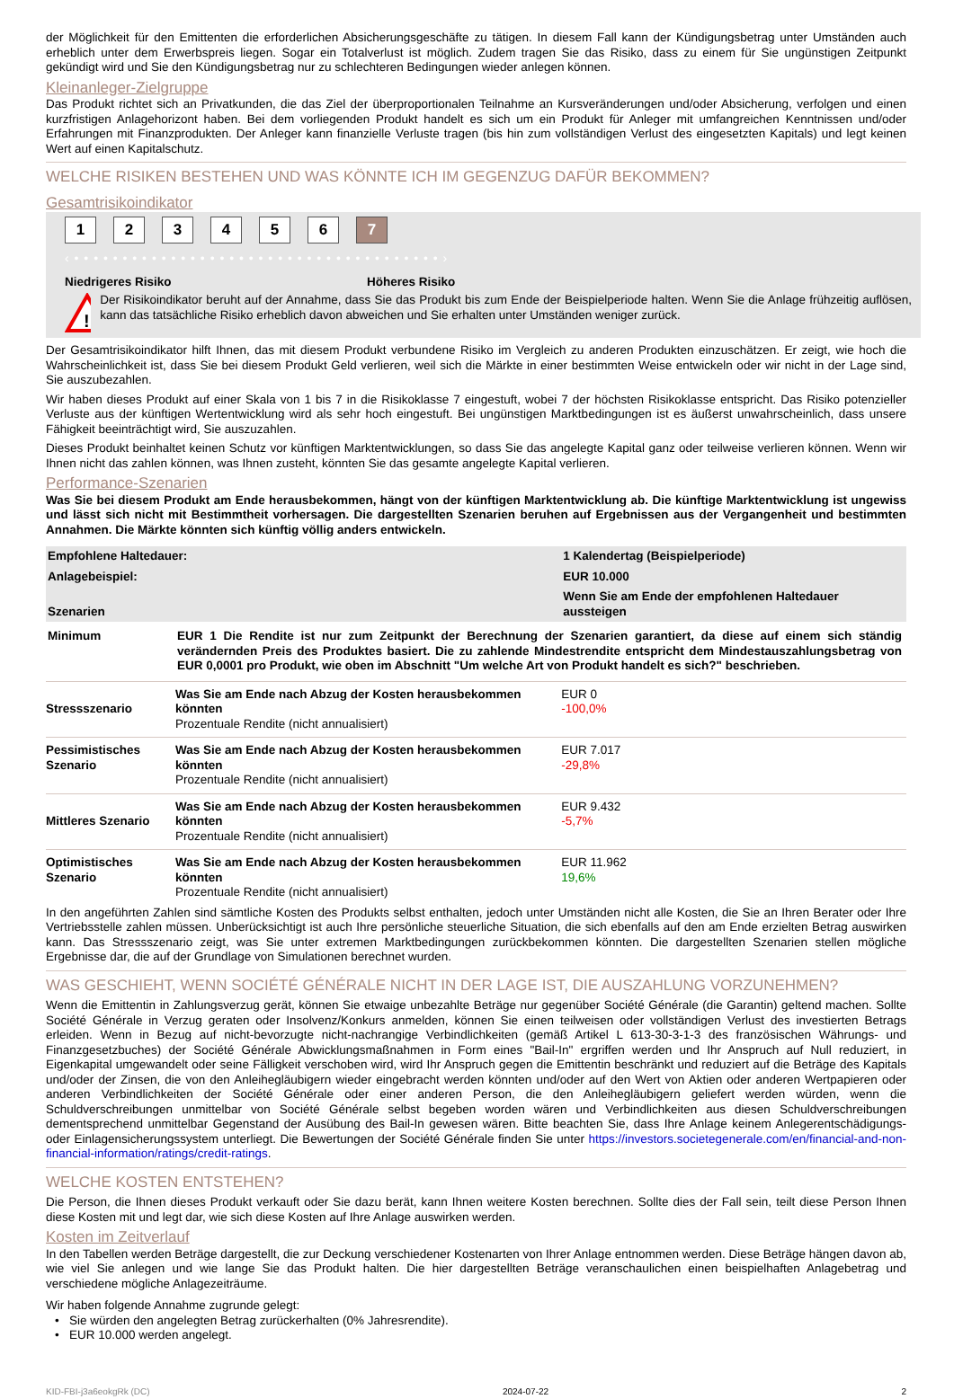der Möglichkeit für den Emittenten die erforderlichen Absicherungsgeschäfte zu tätigen. In diesem Fall kann der Kündigungsbetrag unter Umständen auch erheblich unter dem Erwerbspreis liegen. Sogar ein Totalverlust ist möglich. Zudem tragen Sie das Risiko, dass zu einem für Sie ungünstigen Zeitpunkt gekündigt wird und Sie den Kündigungsbetrag nur zu schlechteren Bedingungen wieder anlegen können.
Kleinanleger-Zielgruppe
Das Produkt richtet sich an Privatkunden, die das Ziel der überproportionalen Teilnahme an Kursveränderungen und/oder Absicherung, verfolgen und einen kurzfristigen Anlagehorizont haben. Bei dem vorliegenden Produkt handelt es sich um ein Produkt für Anleger mit umfangreichen Kenntnissen und/oder Erfahrungen mit Finanzprodukten. Der Anleger kann finanzielle Verluste tragen (bis hin zum vollständigen Verlust des eingesetzten Kapitals) und legt keinen Wert auf einen Kapitalschutz.
WELCHE RISIKEN BESTEHEN UND WAS KÖNNTE ICH IM GEGENZUG DAFÜR BEKOMMEN?
Gesamtrisikoindikator
1 2 3 4 5 6 7
‹ • • • • • • • • • • • • • • • • • • • • • • • • • • • • • • • • • • • • • • ›
Niedrigeres Risiko Höheres Risiko
!
Der Risikoindikator beruht auf der Annahme, dass Sie das Produkt bis zum Ende der Beispielperiode halten. Wenn Sie die Anlage frühzeitig auflösen, kann das tatsächliche Risiko erheblich davon abweichen und Sie erhalten unter Umständen weniger zurück.
Der Gesamtrisikoindikator hilft Ihnen, das mit diesem Produkt verbundene Risiko im Vergleich zu anderen Produkten einzuschätzen. Er zeigt, wie hoch die Wahrscheinlichkeit ist, dass Sie bei diesem Produkt Geld verlieren, weil sich die Märkte in einer bestimmten Weise entwickeln oder wir nicht in der Lage sind, Sie auszubezahlen.
Wir haben dieses Produkt auf einer Skala von 1 bis 7 in die Risikoklasse 7 eingestuft, wobei 7 der höchsten Risikoklasse entspricht. Das Risiko potenzieller Verluste aus der künftigen Wertentwicklung wird als sehr hoch eingestuft. Bei ungünstigen Marktbedingungen ist es äußerst unwahrscheinlich, dass unsere Fähigkeit beeinträchtigt wird, Sie auszuzahlen.
Dieses Produkt beinhaltet keinen Schutz vor künftigen Marktentwicklungen, so dass Sie das angelegte Kapital ganz oder teilweise verlieren können. Wenn wir Ihnen nicht das zahlen können, was Ihnen zusteht, könnten Sie das gesamte angelegte Kapital verlieren.
Performance-Szenarien
Was Sie bei diesem Produkt am Ende herausbekommen, hängt von der künftigen Marktentwicklung ab. Die künftige Marktentwicklung ist ungewiss und lässt sich nicht mit Bestimmtheit vorhersagen. Die dargestellten Szenarien beruhen auf Ergebnissen aus der Vergangenheit und bestimmten Annahmen. Die Märkte könnten sich künftig völlig anders entwickeln.
| Empfohlene Haltedauer: | | 1 Kalendertag (Beispielperiode) |
| --- | --- | --- |
| Anlagebeispiel: | | EUR 10.000 |
| Szenarien | | Wenn Sie am Ende der empfohlenen Haltedauer aussteigen |
| Minimum | EUR 1 Die Rendite ist nur zum Zeitpunkt der Berechnung der Szenarien garantiert, da diese auf einem sich ständig verändernden Preis des Produktes basiert. Die zu zahlende Mindestrendite entspricht dem Mindestauszahlungsbetrag von EUR 0,0001 pro Produkt, wie oben im Abschnitt "Um welche Art von Produkt handelt es sich?" beschrieben. | |
| Stressszenario | Was Sie am Ende nach Abzug der Kosten herausbekommen könnten Prozentuale Rendite (nicht annualisiert) | EUR 0 -100,0% |
| Pessimistisches Szenario | Was Sie am Ende nach Abzug der Kosten herausbekommen könnten Prozentuale Rendite (nicht annualisiert) | EUR 7.017 -29,8% |
| Mittleres Szenario | Was Sie am Ende nach Abzug der Kosten herausbekommen könnten Prozentuale Rendite (nicht annualisiert) | EUR 9.432 -5,7% |
| Optimistisches Szenario | Was Sie am Ende nach Abzug der Kosten herausbekommen könnten Prozentuale Rendite (nicht annualisiert) | EUR 11.962 19,6% |
In den angeführten Zahlen sind sämtliche Kosten des Produkts selbst enthalten, jedoch unter Umständen nicht alle Kosten, die Sie an Ihren Berater oder Ihre Vertriebsstelle zahlen müssen. Unberücksichtigt ist auch Ihre persönliche steuerliche Situation, die sich ebenfalls auf den am Ende erzielten Betrag auswirken kann. Das Stressszenario zeigt, was Sie unter extremen Marktbedingungen zurückbekommen könnten. Die dargestellten Szenarien stellen mögliche Ergebnisse dar, die auf der Grundlage von Simulationen berechnet wurden.
WAS GESCHIEHT, WENN SOCIÉTÉ GÉNÉRALE NICHT IN DER LAGE IST, DIE AUSZAHLUNG VORZUNEHMEN?
Wenn die Emittentin in Zahlungsverzug gerät, können Sie etwaige unbezahlte Beträge nur gegenüber Société Générale (die Garantin) geltend machen. Sollte Société Générale in Verzug geraten oder Insolvenz/Konkurs anmelden, können Sie einen teilweisen oder vollständigen Verlust des investierten Betrags erleiden. Wenn in Bezug auf nicht-bevorzugte nicht-nachrangige Verbindlichkeiten (gemäß Artikel L 613-30-3-1-3 des französischen Währungs- und Finanzgesetzbuches) der Société Générale Abwicklungsmaßnahmen in Form eines "Bail-In" ergriffen werden und Ihr Anspruch auf Null reduziert, in Eigenkapital umgewandelt oder seine Fälligkeit verschoben wird, wird Ihr Anspruch gegen die Emittentin beschränkt und reduziert auf die Beträge des Kapitals und/oder der Zinsen, die von den Anleihegläubigern wieder eingebracht werden könnten und/oder auf den Wert von Aktien oder anderen Wertpapieren oder anderen Verbindlichkeiten der Société Générale oder einer anderen Person, die den Anleihegläubigern geliefert werden würden, wenn die Schuldverschreibungen unmittelbar von Société Générale selbst begeben worden wären und Verbindlichkeiten aus diesen Schuldverschreibungen dementsprechend unmittelbar Gegenstand der Ausübung des Bail-In gewesen wären. Bitte beachten Sie, dass Ihre Anlage keinem Anlegerentschädigungs- oder Einlagensicherungssystem unterliegt. Die Bewertungen der Société Générale finden Sie unter https://investors.societegenerale.com/en/financial-and-non-financial-information/ratings/credit-ratings.
WELCHE KOSTEN ENTSTEHEN?
Die Person, die Ihnen dieses Produkt verkauft oder Sie dazu berät, kann Ihnen weitere Kosten berechnen. Sollte dies der Fall sein, teilt diese Person Ihnen diese Kosten mit und legt dar, wie sich diese Kosten auf Ihre Anlage auswirken werden.
Kosten im Zeitverlauf
In den Tabellen werden Beträge dargestellt, die zur Deckung verschiedener Kostenarten von Ihrer Anlage entnommen werden. Diese Beträge hängen davon ab, wie viel Sie anlegen und wie lange Sie das Produkt halten. Die hier dargestellten Beträge veranschaulichen einen beispielhaften Anlagebetrag und verschiedene mögliche Anlagezeiträume.
Wir haben folgende Annahme zugrunde gelegt:
• Sie würden den angelegten Betrag zurückerhalten (0% Jahresrendite).
• EUR 10.000 werden angelegt.
KID-FBI-j3a6eokgRk (DC) 2024-07-22 2